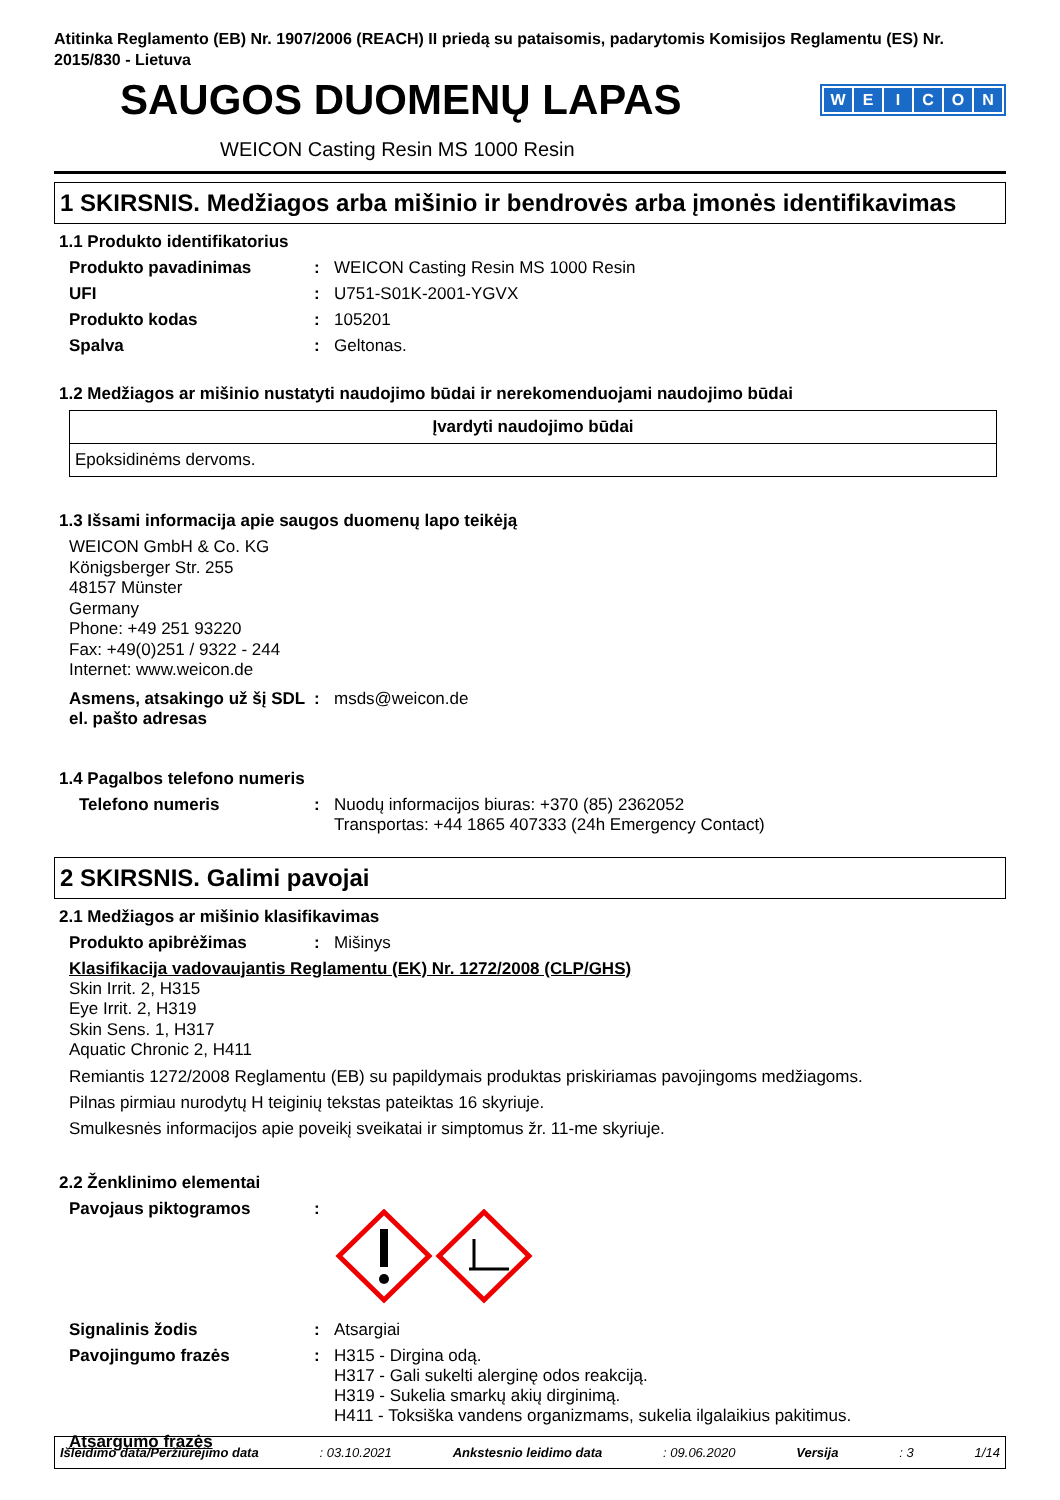Atitinka Reglamento (EB) Nr. 1907/2006 (REACH) II priedą su pataisomis, padarytomis Komisijos Reglamentu (ES) Nr. 2015/830 - Lietuva
SAUGOS DUOMENŲ LAPAS
WEICON
WEICON Casting Resin MS 1000 Resin
1 SKIRSNIS. Medžiagos arba mišinio ir bendrovės arba įmonės identifikavimas
1.1 Produkto identifikatorius
Produkto pavadinimas : WEICON Casting Resin MS 1000 Resin
UFI : U751-S01K-2001-YGVX
Produkto kodas : 105201
Spalva : Geltonas.
1.2 Medžiagos ar mišinio nustatyti naudojimo būdai ir nerekomenduojami naudojimo būdai
| Įvardyti naudojimo būdai |
| --- |
| Epoksidinėms dervoms. |
1.3 Išsami informacija apie saugos duomenų lapo teikėją
WEICON GmbH & Co. KG
Königsberger Str. 255
48157 Münster
Germany
Phone: +49 251 93220
Fax: +49(0)251 / 9322 - 244
Internet: www.weicon.de
Asmens, atsakingo už šį SDL el. pašto adresas
: msds@weicon.de
1.4 Pagalbos telefono numeris
Telefono numeris : Nuodų informacijos biuras: +370 (85) 2362052
Transportas: +44 1865 407333 (24h Emergency Contact)
2 SKIRSNIS. Galimi pavojai
2.1 Medžiagos ar mišinio klasifikavimas
Produkto apibrėžimas : Mišinys
Klasifikacija vadovaujantis Reglamentu (EK) Nr. 1272/2008 (CLP/GHS)
Skin Irrit. 2, H315
Eye Irrit. 2, H319
Skin Sens. 1, H317
Aquatic Chronic 2, H411
Remiantis 1272/2008 Reglamentu (EB) su papildymais produktas priskiriamas pavojingoms medžiagoms.
Pilnas pirmiau nurodytų H teiginių tekstas pateiktas 16 skyriuje.
Smulkesnės informacijos apie poveikį sveikatai ir simptomus žr. 11-me skyriuje.
2.2 Ženklinimo elementai
Pavojaus piktogramos :
Signalinis žodis : Atsargiai
Pavojingumo frazės : H315 - Dirgina odą.
H317 - Gali sukelti alerginę odos reakciją.
H319 - Sukelia smarkų akių dirginimą.
H411 - Toksiška vandens organizmams, sukelia ilgalaikius pakitimus.
Atsargumo frazės
Išleidimo data/Peržiūrėjimo data: 03.10.2021 Ankstesnio leidimo data: 09.06.2020 Versija: 3 1/14